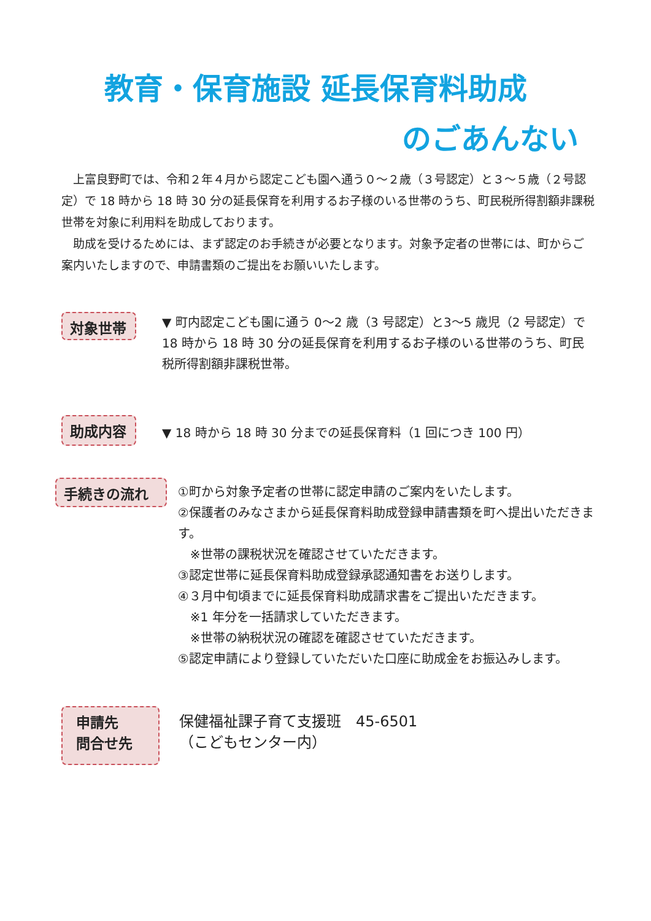教育・保育施設 延長保育料助成
のごあんない
上富良野町では、令和２年４月から認定こども園へ通う０～２歳（３号認定）と３～５歳（２号認定）で 18 時から 18 時 30 分の延長保育を利用するお子様のいる世帯のうち、町民税所得割額非課税世帯を対象に利用料を助成しております。
助成を受けるためには、まず認定のお手続きが必要となります。対象予定者の世帯には、町からご案内いたしますので、申請書類のご提出をお願いいたします。
対象世帯
▼ 町内認定こども園に通う 0～2 歳（3 号認定）と3～5 歳児（2 号認定）で 18 時から 18 時 30 分の延長保育を利用するお子様のいる世帯のうち、町民税所得割額非課税世帯。
助成内容
▼ 18 時から 18 時 30 分までの延長保育料（1 回につき 100 円）
手続きの流れ
①町から対象予定者の世帯に認定申請のご案内をいたします。
②保護者のみなさまから延長保育料助成登録申請書類を町へ提出いただきます。
　※世帯の課税状況を確認させていただきます。
③認定世帯に延長保育料助成登録承認通知書をお送りします。
④３月中旬頃までに延長保育料助成請求書をご提出いただきます。
　※1 年分を一括請求していただきます。
　※世帯の納税状況の確認を確認させていただきます。
⑤認定申請により登録していただいた口座に助成金をお振込みします。
申請先
問合せ先
保健福祉課子育て支援班　45-6501
（こどもセンター内）